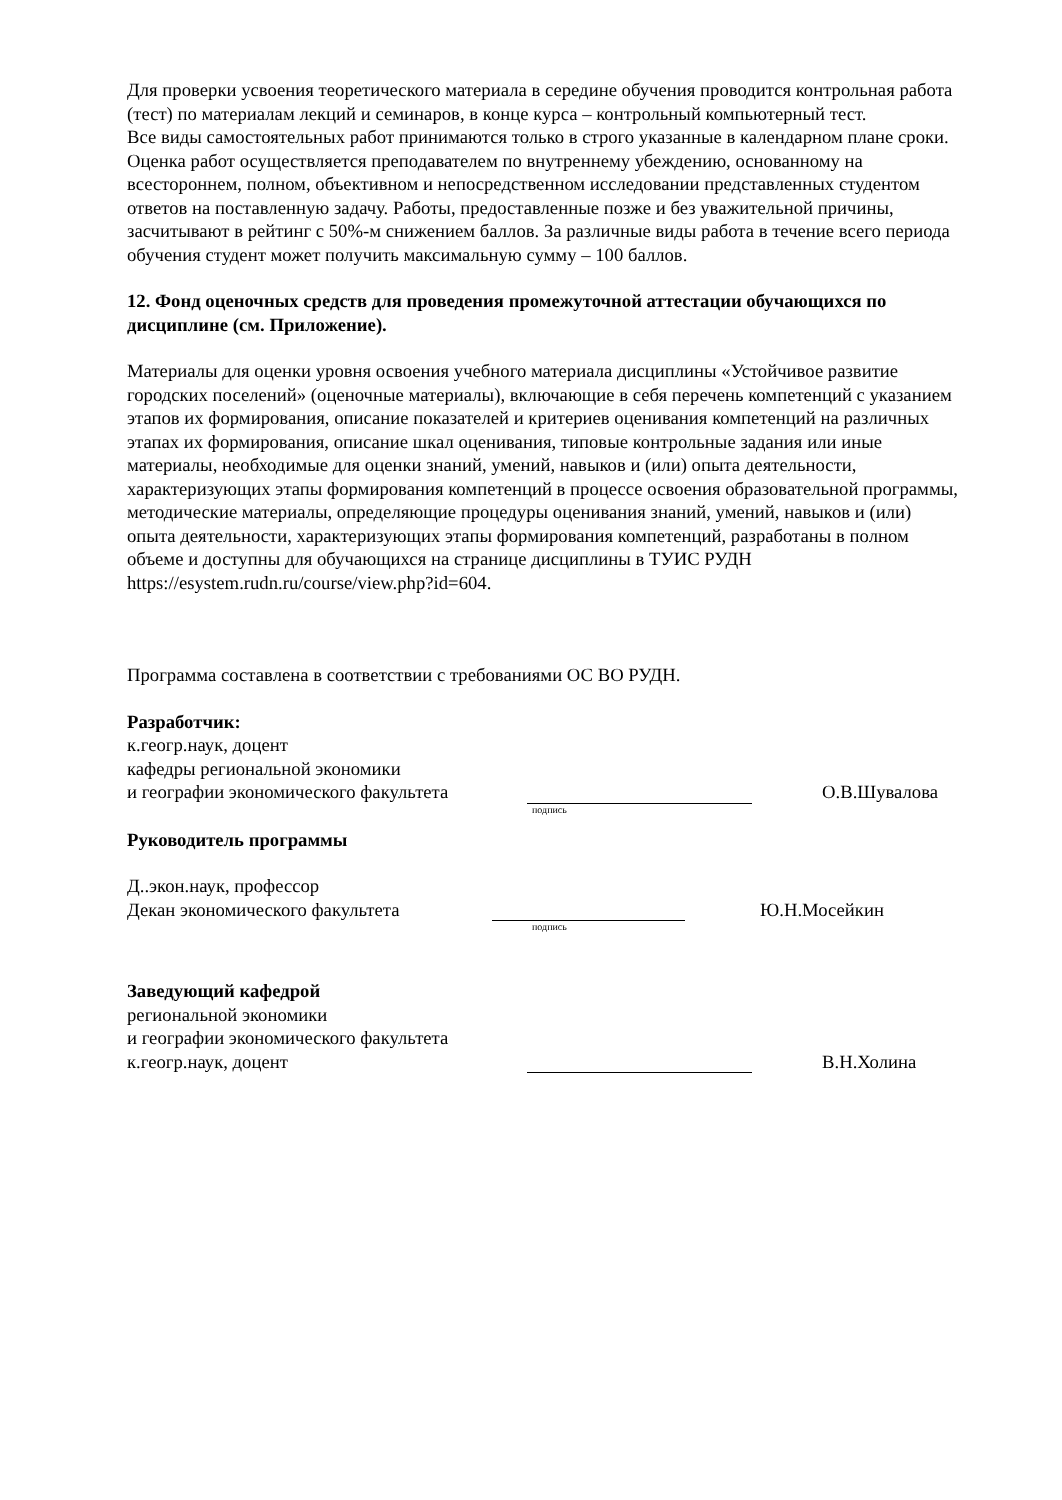Для проверки усвоения теоретического материала в середине обучения проводится контрольная работа (тест) по материалам лекций и семинаров, в конце курса – контрольный компьютерный тест.
Все виды самостоятельных работ принимаются только в строго указанные в календарном плане сроки. Оценка работ осуществляется преподавателем по внутреннему убеждению, основанному на всестороннем, полном, объективном и непосредственном исследовании представленных студентом ответов на поставленную задачу. Работы, предоставленные позже и без уважительной причины, засчитывают в рейтинг с 50%-м снижением баллов. За различные виды работа в течение всего периода обучения студент может получить максимальную сумму – 100 баллов.
12. Фонд оценочных средств для проведения промежуточной аттестации обучающихся по дисциплине (см. Приложение).
Материалы для оценки уровня освоения учебного материала дисциплины «Устойчивое развитие городских поселений» (оценочные материалы), включающие в себя перечень компетенций с указанием этапов их формирования, описание показателей и критериев оценивания компетенций на различных этапах их формирования, описание шкал оценивания, типовые контрольные задания или иные материалы, необходимые для оценки знаний, умений, навыков и (или) опыта деятельности, характеризующих этапы формирования компетенций в процессе освоения образовательной программы, методические материалы, определяющие процедуры оценивания знаний, умений, навыков и (или) опыта деятельности, характеризующих этапы формирования компетенций, разработаны в полном объеме и доступны для обучающихся на странице дисциплины в ТУИС РУДН https://esystem.rudn.ru/course/view.php?id=604.
Программа составлена в соответствии с требованиями ОС ВО РУДН.
Разработчик:
к.геогр.наук, доцент
кафедры региональной экономики
и географии экономического факультета О.В.Шувалова
подпись
Руководитель программы
Д..экон.наук, профессор
Декан экономического факультета Ю.Н.Мосейкин
подпись
Заведующий кафедрой
региональной экономики
и географии экономического факультета
к.геогр.наук, доцент В.Н.Холина